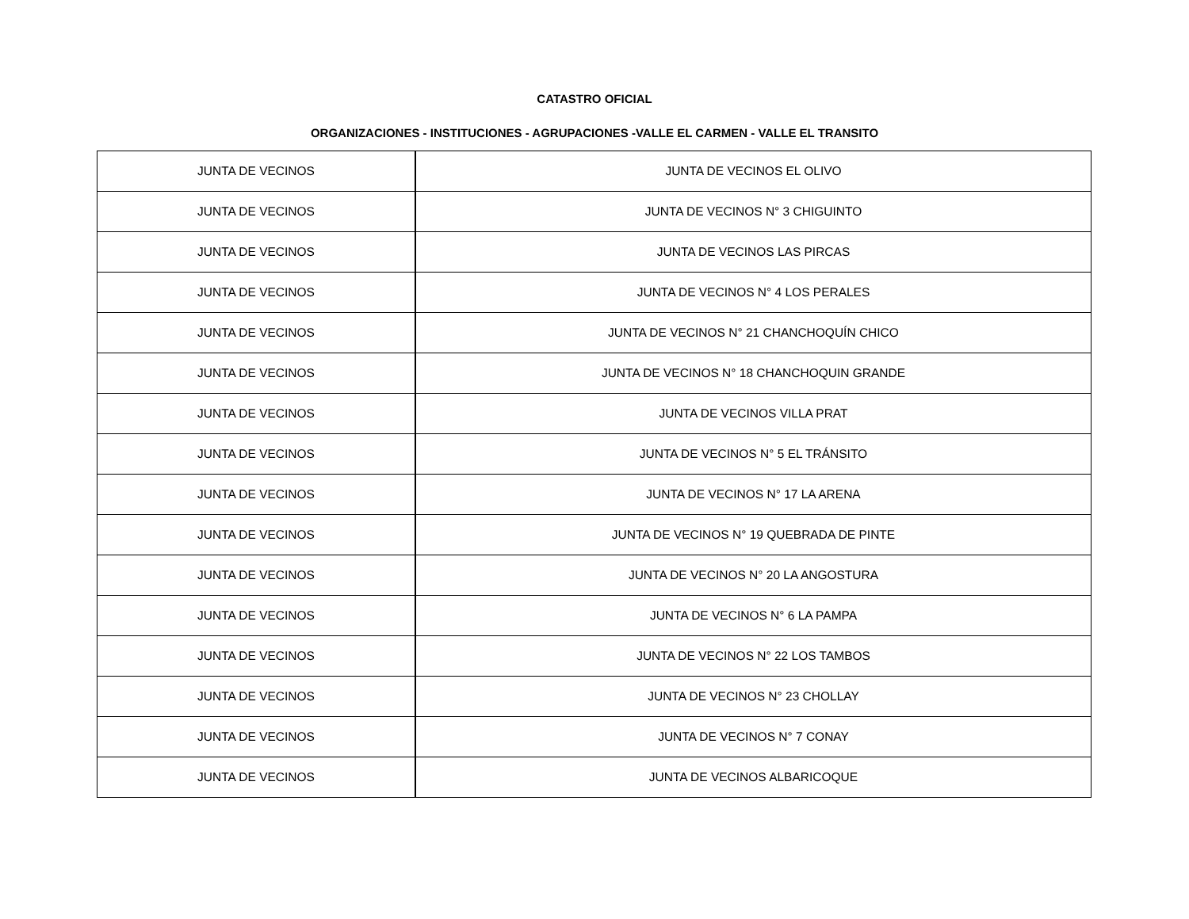CATASTRO OFICIAL
ORGANIZACIONES - INSTITUCIONES - AGRUPACIONES -VALLE EL CARMEN - VALLE EL TRANSITO
| JUNTA DE VECINOS | JUNTA DE VECINOS EL OLIVO |
| JUNTA DE VECINOS | JUNTA DE VECINOS N° 3 CHIGUINTO |
| JUNTA DE VECINOS | JUNTA DE VECINOS LAS PIRCAS |
| JUNTA DE VECINOS | JUNTA DE VECINOS N° 4 LOS PERALES |
| JUNTA DE VECINOS | JUNTA DE VECINOS N° 21 CHANCHOQUÍN CHICO |
| JUNTA DE VECINOS | JUNTA DE VECINOS N° 18 CHANCHOQUIN GRANDE |
| JUNTA DE VECINOS | JUNTA DE VECINOS VILLA PRAT |
| JUNTA DE VECINOS | JUNTA DE VECINOS N° 5 EL TRÁNSITO |
| JUNTA DE VECINOS | JUNTA DE VECINOS N° 17 LA ARENA |
| JUNTA DE VECINOS | JUNTA DE VECINOS N° 19 QUEBRADA DE PINTE |
| JUNTA DE VECINOS | JUNTA DE VECINOS N° 20 LA ANGOSTURA |
| JUNTA DE VECINOS | JUNTA DE VECINOS N° 6 LA PAMPA |
| JUNTA DE VECINOS | JUNTA DE VECINOS N° 22 LOS TAMBOS |
| JUNTA DE VECINOS | JUNTA DE VECINOS N° 23 CHOLLAY |
| JUNTA DE VECINOS | JUNTA DE VECINOS N° 7 CONAY |
| JUNTA DE VECINOS | JUNTA DE VECINOS ALBARICOQUE |